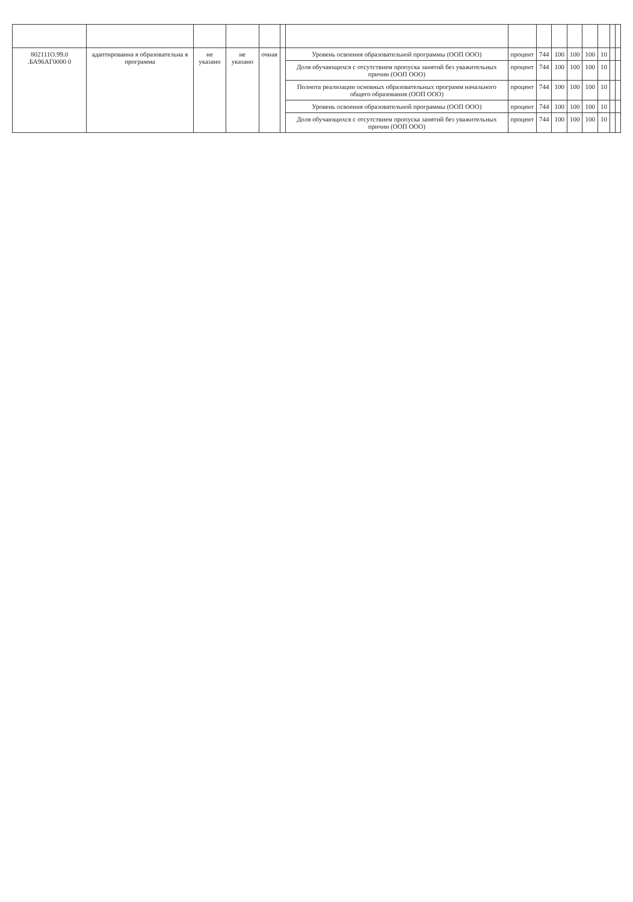| 802111О.99.0 .БА96АГ0000 0 | адаптированна я образовательна я программа | не указано | не указано | очная | | Уровень освоения образовательной программы (ООП ООО) | процент | 744 | 100 | 100 | 100 | 10 | | |
| | | | | | | Доля обучающихся с отсутствием пропуска занятий без уважительных причин (ООП ООО) | процент | 744 | 100 | 100 | 100 | 10 | | |
| | | | | | | Полнота реализации основных образовательных программ начального общего образования (ООП ООО) | процент | 744 | 100 | 100 | 100 | 10 | | |
| | | | | | | Уровень освоения образовательной программы (ООП ООО) | процент | 744 | 100 | 100 | 100 | 10 | | |
| | | | | | | Доля обучающихся с отсутствием пропуска занятий без уважительных причин (ООП ООО) | процент | 744 | 100 | 100 | 100 | 10 | | |